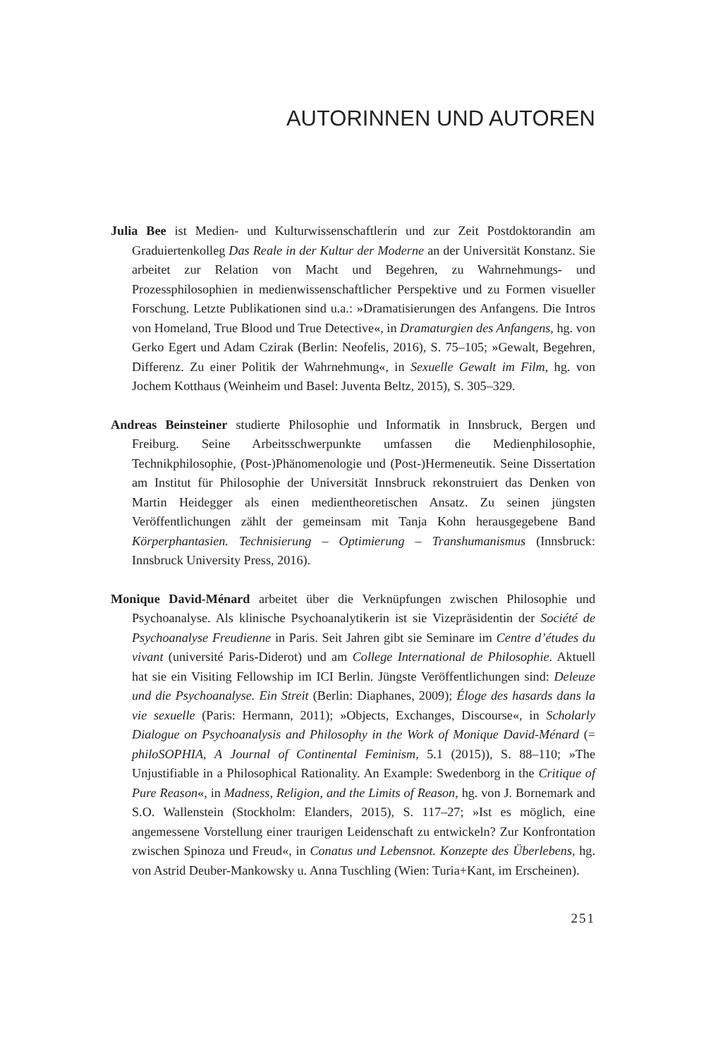AUTORINNEN UND AUTOREN
Julia Bee ist Medien- und Kulturwissenschaftlerin und zur Zeit Postdoktorandin am Graduiertenkolleg Das Reale in der Kultur der Moderne an der Universität Konstanz. Sie arbeitet zur Relation von Macht und Begehren, zu Wahrnehmungs- und Prozessphilosophien in medienwissenschaftlicher Perspektive und zu Formen visueller Forschung. Letzte Publikationen sind u.a.: »Dramatisierungen des Anfangens. Die Intros von Homeland, True Blood und True Detective«, in Dramaturgien des Anfangens, hg. von Gerko Egert und Adam Czirak (Berlin: Neofelis, 2016), S. 75–105; »Gewalt, Begehren, Differenz. Zu einer Politik der Wahrnehmung«, in Sexuelle Gewalt im Film, hg. von Jochem Kotthaus (Weinheim und Basel: Juventa Beltz, 2015), S. 305–329.
Andreas Beinsteiner studierte Philosophie und Informatik in Innsbruck, Bergen und Freiburg. Seine Arbeitsschwerpunkte umfassen die Medienphilosophie, Technikphilosophie, (Post-)Phänomenologie und (Post-)Hermeneutik. Seine Dissertation am Institut für Philosophie der Universität Innsbruck rekonstruiert das Denken von Martin Heidegger als einen medientheoretischen Ansatz. Zu seinen jüngsten Veröffentlichungen zählt der gemeinsam mit Tanja Kohn herausgegebene Band Körperphantasien. Technisierung – Optimierung – Transhumanismus (Innsbruck: Innsbruck University Press, 2016).
Monique David-Ménard arbeitet über die Verknüpfungen zwischen Philosophie und Psychoanalyse. Als klinische Psychoanalytikerin ist sie Vizepräsidentin der Société de Psychoanalyse Freudienne in Paris. Seit Jahren gibt sie Seminare im Centre d’études du vivant (université Paris-Diderot) und am College International de Philosophie. Aktuell hat sie ein Visiting Fellowship im ICI Berlin. Jüngste Veröffentlichungen sind: Deleuze und die Psychoanalyse. Ein Streit (Berlin: Diaphanes, 2009); Éloge des hasards dans la vie sexuelle (Paris: Hermann, 2011); »Objects, Exchanges, Discourse«, in Scholarly Dialogue on Psychoanalysis and Philosophy in the Work of Monique David-Ménard (= philoSOPHIA, A Journal of Continental Feminism, 5.1 (2015)), S. 88–110; »The Unjustifiable in a Philosophical Rationality. An Example: Swedenborg in the Critique of Pure Reason«, in Madness, Religion, and the Limits of Reason, hg. von J. Bornemark and S.O. Wallenstein (Stockholm: Elanders, 2015), S. 117–27; »Ist es möglich, eine angemessene Vorstellung einer traurigen Leidenschaft zu entwickeln? Zur Konfrontation zwischen Spinoza und Freud«, in Conatus und Lebensnot. Konzepte des Überlebens, hg. von Astrid Deuber-Mankowsky u. Anna Tuschling (Wien: Turia+Kant, im Erscheinen).
251